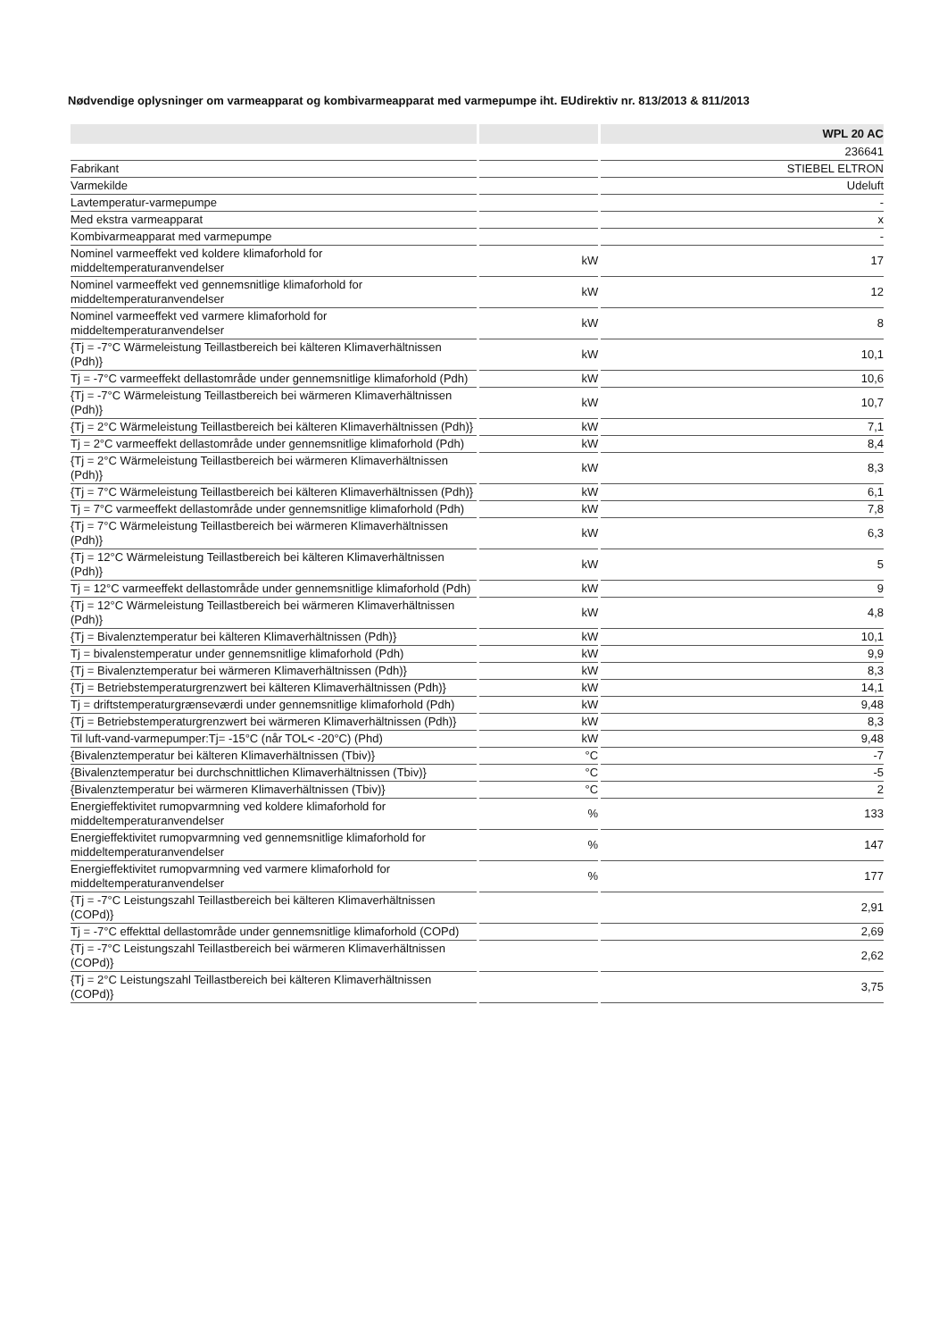Nødvendige oplysninger om varmeapparat og kombivarmeapparat med varmepumpe iht. EUdirektiv nr. 813/2013 & 811/2013
| | | WPL 20 AC |
| --- | --- | --- |
| | | 236641 |
| Fabrikant | | STIEBEL ELTRON |
| Varmekilde | | Udeluft |
| Lavtemperatur-varmepumpe | | - |
| Med ekstra varmeapparat | | x |
| Kombivarmeapparat med varmepumpe | | - |
| Nominel varmeeffekt ved koldere klimaforhold for middeltemperaturanvendelser | kW | 17 |
| Nominel varmeeffekt ved gennemsnitlige klimaforhold for middeltemperaturanvendelser | kW | 12 |
| Nominel varmeeffekt ved varmere klimaforhold for middeltemperaturanvendelser | kW | 8 |
| {Tj = -7°C Wärmeleistung Teillastbereich bei kälteren Klimaverhältnissen (Pdh)} | kW | 10,1 |
| Tj = -7°C varmeeffekt dellastområde under gennemsnitlige klimaforhold (Pdh) | kW | 10,6 |
| {Tj = -7°C Wärmeleistung Teillastbereich bei wärmeren Klimaverhältnissen (Pdh)} | kW | 10,7 |
| {Tj = 2°C Wärmeleistung Teillastbereich bei kälteren Klimaverhältnissen (Pdh)} | kW | 7,1 |
| Tj = 2°C varmeeffekt dellastområde under gennemsnitlige klimaforhold (Pdh) | kW | 8,4 |
| {Tj = 2°C Wärmeleistung Teillastbereich bei wärmeren Klimaverhältnissen (Pdh)} | kW | 8,3 |
| {Tj = 7°C Wärmeleistung Teillastbereich bei kälteren Klimaverhältnissen (Pdh)} | kW | 6,1 |
| Tj = 7°C varmeeffekt dellastområde under gennemsnitlige klimaforhold (Pdh) | kW | 7,8 |
| {Tj = 7°C Wärmeleistung Teillastbereich bei wärmeren Klimaverhältnissen (Pdh)} | kW | 6,3 |
| {Tj = 12°C Wärmeleistung Teillastbereich bei kälteren Klimaverhältnissen (Pdh)} | kW | 5 |
| Tj = 12°C varmeeffekt dellastområde under gennemsnitlige klimaforhold (Pdh) | kW | 9 |
| {Tj = 12°C Wärmeleistung Teillastbereich bei wärmeren Klimaverhältnissen (Pdh)} | kW | 4,8 |
| {Tj = Bivalenztemperatur bei kälteren Klimaverhältnissen (Pdh)} | kW | 10,1 |
| Tj = bivalenstemperatur under gennemsnitlige klimaforhold (Pdh) | kW | 9,9 |
| {Tj = Bivalenztemperatur bei wärmeren Klimaverhältnissen (Pdh)} | kW | 8,3 |
| {Tj = Betriebstemperaturgrenzwert bei kälteren Klimaverhältnissen (Pdh)} | kW | 14,1 |
| Tj = driftstemperaturgrænseværdi under gennemsnitlige klimaforhold (Pdh) | kW | 9,48 |
| {Tj = Betriebstemperaturgrenzwert bei wärmeren Klimaverhältnissen (Pdh)} | kW | 8,3 |
| Til luft-vand-varmepumper:Tj= -15°C (når TOL< -20°C) (Phd) | kW | 9,48 |
| {Bivalenztemperatur bei kälteren Klimaverhältnissen (Tbiv)} | °C | -7 |
| {Bivalenztemperatur bei durchschnittlichen Klimaverhältnissen (Tbiv)} | °C | -5 |
| {Bivalenztemperatur bei wärmeren Klimaverhältnissen (Tbiv)} | °C | 2 |
| Energieffektivitet rumopvarmning ved koldere klimaforhold for middeltemperaturanvendelser | % | 133 |
| Energieffektivitet rumopvarmning ved gennemsnitlige klimaforhold for middeltemperaturanvendelser | % | 147 |
| Energieffektivitet rumopvarmning ved varmere klimaforhold for middeltemperaturanvendelser | % | 177 |
| {Tj = -7°C Leistungszahl Teillastbereich bei kälteren Klimaverhältnissen (COPd)} | | 2,91 |
| Tj = -7°C effekttal dellastområde under gennemsnitlige klimaforhold (COPd) | | 2,69 |
| {Tj = -7°C Leistungszahl Teillastbereich bei wärmeren Klimaverhältnissen (COPd)} | | 2,62 |
| {Tj = 2°C Leistungszahl Teillastbereich bei kälteren Klimaverhältnissen (COPd)} | | 3,75 |